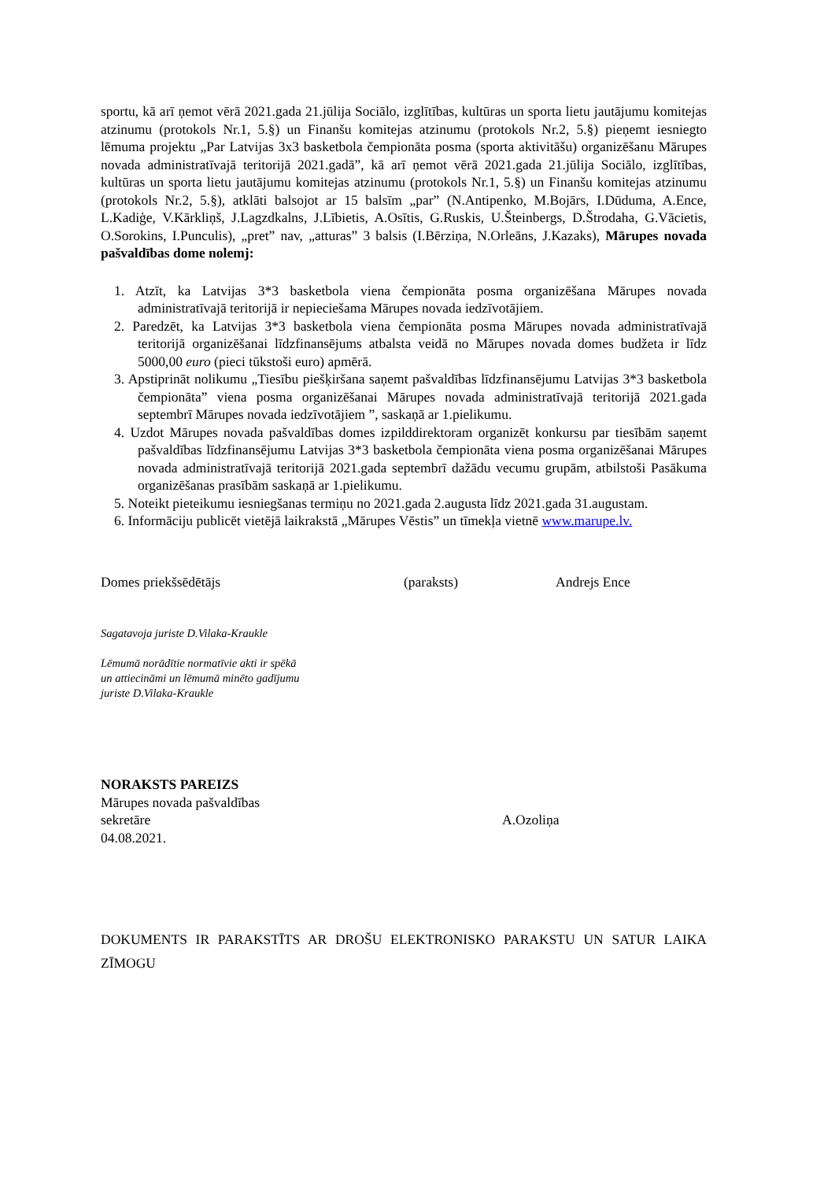sportu, kā arī ņemot vērā 2021.gada 21.jūlija Sociālo, izglītības, kultūras un sporta lietu jautājumu komitejas atzinumu (protokols Nr.1, 5.§) un Finanšu komitejas atzinumu (protokols Nr.2, 5.§) pieņemt iesniegto lēmuma projektu „Par Latvijas 3x3 basketbola čempionāta posma (sporta aktivitāšu) organizēšanu Mārupes novada administratīvajā teritorijā 2021.gadā”, kā arī ņemot vērā 2021.gada 21.jūlija Sociālo, izglītības, kultūras un sporta lietu jautājumu komitejas atzinumu (protokols Nr.1, 5.§) un Finanšu komitejas atzinumu (protokols Nr.2, 5.§), atklāti balsojot ar 15 balsīm „par” (N.Antipenko, M.Bojārs, I.Dūduma, A.Ence, L.Kadiģe, V.Kārkliņš, J.Lagzdkalns, J.Lībietis, A.Osītis, G.Ruskis, U.Šteinbergs, D.Štrodaha, G.Vācietis, O.Sorokins, I.Punculis), „pret” nav, „atturas” 3 balsis (I.Bērziņa, N.Orleāns, J.Kazaks), Mārupes novada pašvaldības dome nolemj:
1. Atzīt, ka Latvijas 3*3 basketbola viena čempionāta posma organizēšana Mārupes novada administratīvajā teritorijā ir nepieciešama Mārupes novada iedzīvotājiem.
2. Paredzēt, ka Latvijas 3*3 basketbola viena čempionāta posma Mārupes novada administratīvajā teritorijā organizēšanai līdzfinansējums atbalsta veidā no Mārupes novada domes budžeta ir līdz 5000,00 euro (pieci tūkstoši euro) apmērā.
3. Apstiprināt nolikumu „Tiesību piešķiršana saņemt pašvaldības līdzfinansējumu Latvijas 3*3 basketbola čempionāta” viena posma organizēšanai Mārupes novada administratīvajā teritorijā 2021.gada septembrī Mārupes novada iedzīvotājiem ”, saskaņā ar 1.pielikumu.
4. Uzdot Mārupes novada pašvaldības domes izpilddirektoram organizēt konkursu par tiesībām saņemt pašvaldības līdzfinansējumu Latvijas 3*3 basketbola čempionāta viena posma organizēšanai Mārupes novada administratīvajā teritorijā 2021.gada septembrī dažādu vecumu grupām, atbilstoši Pasākuma organizēšanas prasībām saskaņā ar 1.pielikumu.
5. Noteikt pieteikumu iesniegšanas termiņu no 2021.gada 2.augusta līdz 2021.gada 31.augustam.
6. Informāciju publicēt vietējā laikrakstā „Mārupes Vēstis” un tīmekļa vietnē www.marupe.lv.
Domes priekšsēdētājs (paraksts) Andrejs Ence
Sagatavoja juriste D.Vilaka-Kraukle
Lēmumā norādītie normatīvie akti ir spēkā
un attiecināmi un lēmumā minēto gadījumu
juriste D.Vilaka-Kraukle
NORAKSTS PAREIZS
Mārupes novada pašvaldības
sekretāre A.Ozoliņa
04.08.2021.
DOKUMENTS IR PARAKSTĪTS AR DROŠU ELEKTRONISKO PARAKSTU UN SATUR LAIKA ZĪMOGU